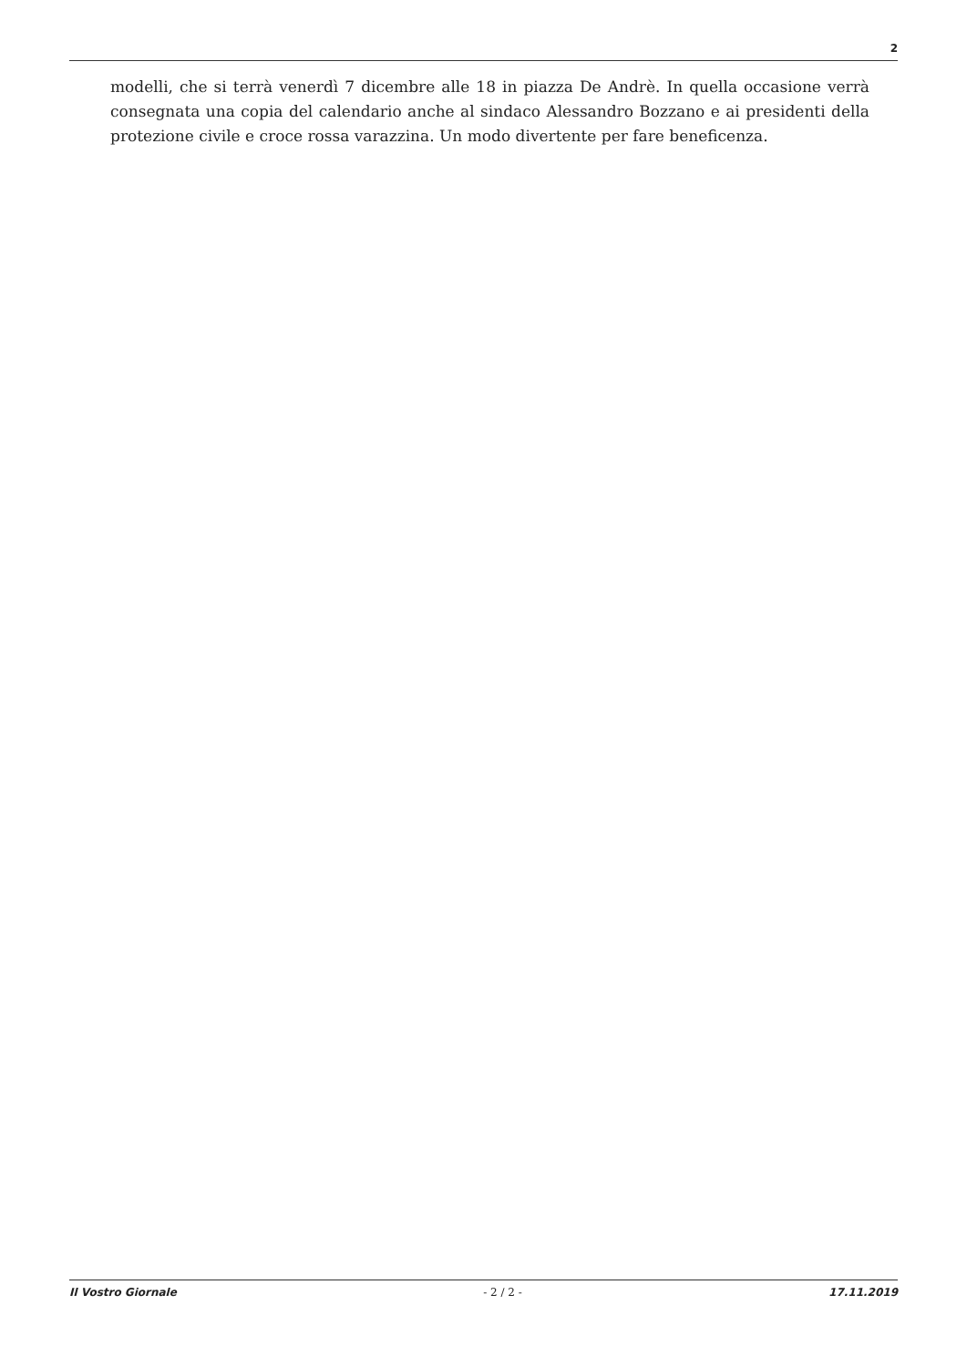2
modelli, che si terrà venerdì 7 dicembre alle 18 in piazza De Andrè. In quella occasione verrà consegnata una copia del calendario anche al sindaco Alessandro Bozzano e ai presidenti della protezione civile e croce rossa varazzina. Un modo divertente per fare beneficenza.
Il Vostro Giornale - 2 / 2 - 17.11.2019